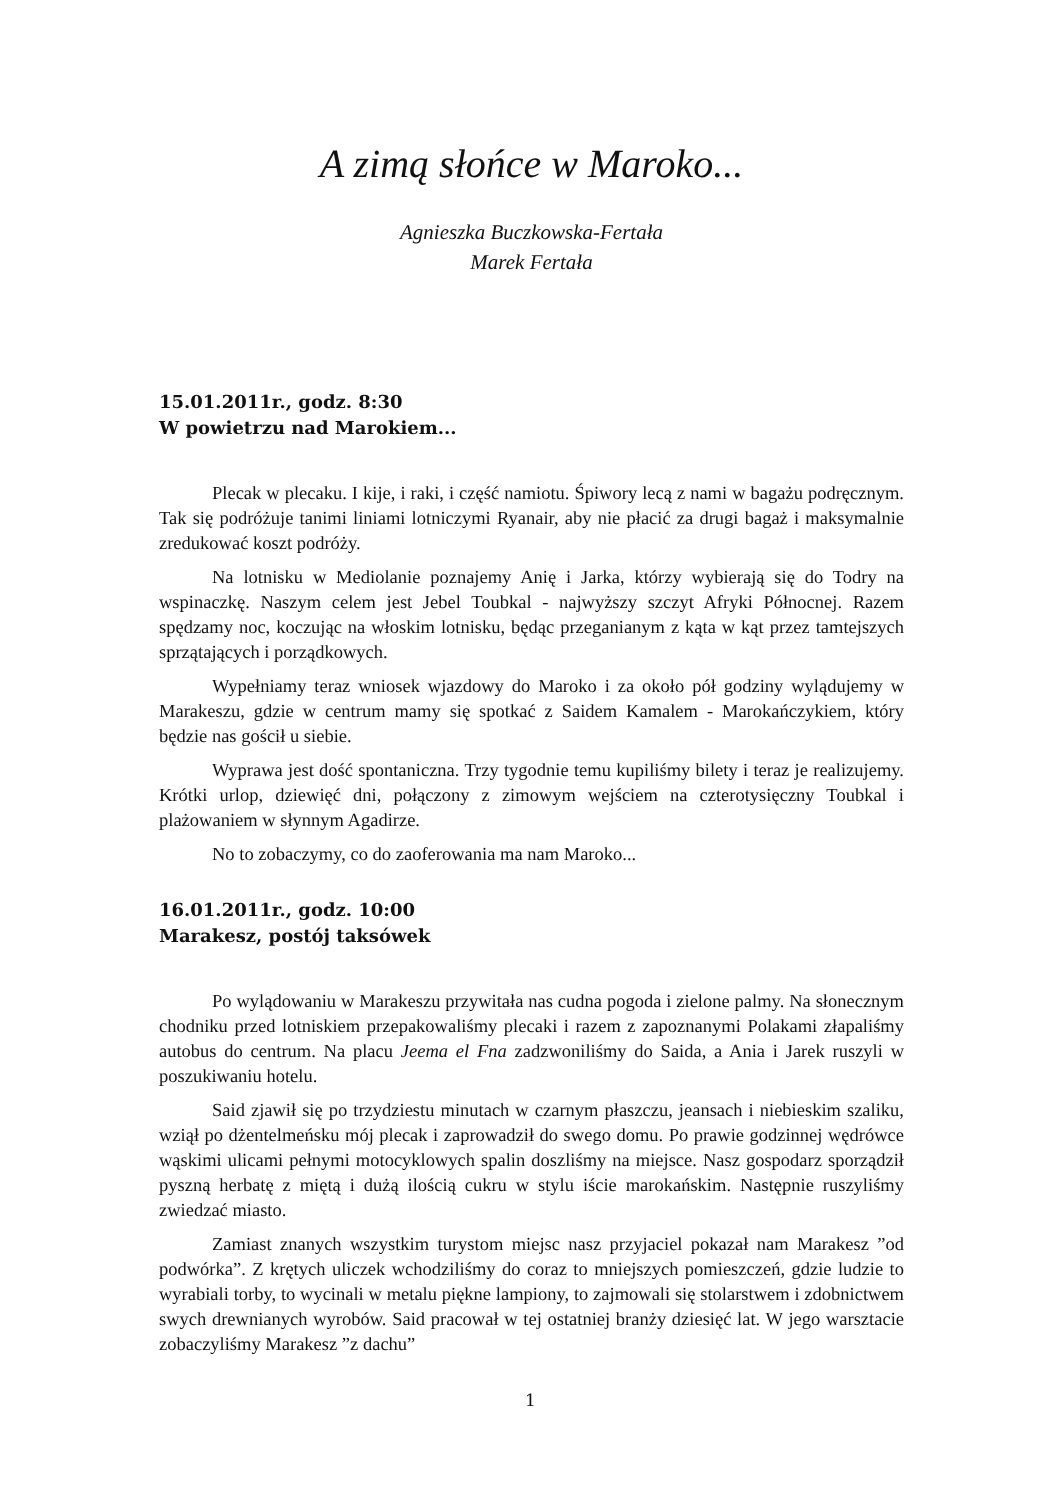A zimą słońce w Maroko...
Agnieszka Buczkowska-Fertała
Marek Fertała
15.01.2011r., godz. 8:30
W powietrzu nad Marokiem...
Plecak w plecaku. I kije, i raki, i część namiotu. Śpiwory lecą z nami w bagażu podręcznym. Tak się podróżuje tanimi liniami lotniczymi Ryanair, aby nie płacić za drugi bagaż i maksymalnie zredukować koszt podróży.
Na lotnisku w Mediolanie poznajemy Anię i Jarka, którzy wybierają się do Todry na wspinaczkę. Naszym celem jest Jebel Toubkal - najwyższy szczyt Afryki Północnej. Razem spędzamy noc, koczując na włoskim lotnisku, będąc przeganianym z kąta w kąt przez tamtejszych sprzątających i porządkowych.
Wypełniamy teraz wniosek wjazdowy do Maroko i za około pół godziny wylądujemy w Marakeszu, gdzie w centrum mamy się spotkać z Saidem Kamalem - Marokańczykiem, który będzie nas gościł u siebie.
Wyprawa jest dość spontaniczna. Trzy tygodnie temu kupiliśmy bilety i teraz je realizujemy. Krótki urlop, dziewięć dni, połączony z zimowym wejściem na czterotysięczny Toubkal i plażowaniem w słynnym Agadirze.
No to zobaczymy, co do zaoferowania ma nam Maroko...
16.01.2011r., godz. 10:00
Marakesz, postój taksówek
Po wylądowaniu w Marakeszu przywitała nas cudna pogoda i zielone palmy. Na słonecznym chodniku przed lotniskiem przepakowaliśmy plecaki i razem z zapoznanymi Polakami złapaliśmy autobus do centrum. Na placu Jeema el Fna zadzwoniliśmy do Saida, a Ania i Jarek ruszyli w poszukiwaniu hotelu.
Said zjawił się po trzydziestu minutach w czarnym płaszczu, jeansach i niebieskim szaliku, wziął po dżentelmeńsku mój plecak i zaprowadził do swego domu. Po prawie godzinnej wędrówce wąskimi ulicami pełnymi motocyklowych spalin doszliśmy na miejsce. Nasz gospodarz sporządził pyszną herbatę z miętą i dużą ilością cukru w stylu iście marokańskim. Następnie ruszyliśmy zwiedzać miasto.
Zamiast znanych wszystkim turystom miejsc nasz przyjaciel pokazał nam Marakesz ”od podwórka”. Z krętych uliczek wchodziliśmy do coraz to mniejszych pomieszczeń, gdzie ludzie to wyrabiali torby, to wycinali w metalu piękne lampiony, to zajmowali się stolarstwem i zdobnictwem swych drewnianych wyrobów. Said pracował w tej ostatniej branży dziesięć lat. W jego warsztacie zobaczyliśmy Marakesz ”z dachu”
1